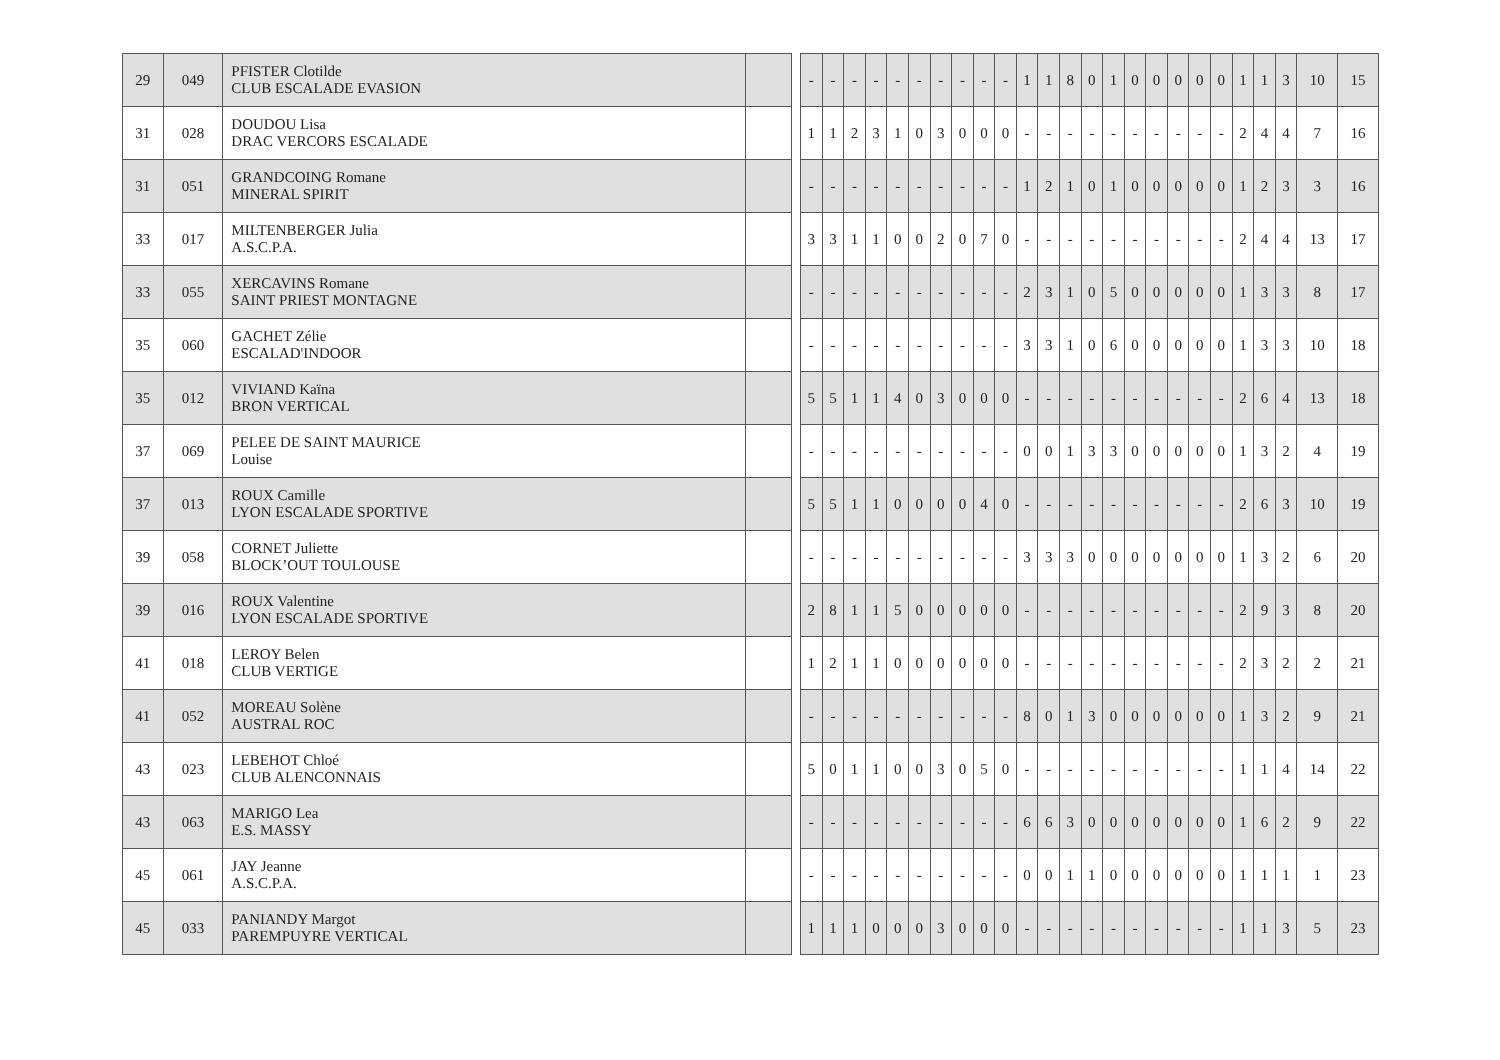| 29 | 049 | PFISTER Clotilde CLUB ESCALADE EVASION | | | - | - | - | - | - | - | - | - | - | - | 1 | 1 | 8 | 0 | 1 | 0 | 0 | 0 | 0 | 0 | 1 | 1 | 3 | 10 | 15 |
| 31 | 028 | DOUDOU Lisa DRAC VERCORS ESCALADE | | | 1 | 1 | 2 | 3 | 1 | 0 | 3 | 0 | 0 | 0 | - | - | - | - | - | - | - | - | - | - | 2 | 4 | 4 | 7 | 16 |
| 31 | 051 | GRANDCOING Romane MINERAL SPIRIT | | | - | - | - | - | - | - | - | - | - | - | 1 | 2 | 1 | 0 | 1 | 0 | 0 | 0 | 0 | 0 | 1 | 2 | 3 | 3 | 16 |
| 33 | 017 | MILTENBERGER Julia A.S.C.P.A. | | | 3 | 3 | 1 | 1 | 0 | 0 | 2 | 0 | 7 | 0 | - | - | - | - | - | - | - | - | - | - | 2 | 4 | 4 | 13 | 17 |
| 33 | 055 | XERCAVINS Romane SAINT PRIEST MONTAGNE | | | - | - | - | - | - | - | - | - | - | - | 2 | 3 | 1 | 0 | 5 | 0 | 0 | 0 | 0 | 0 | 1 | 3 | 3 | 8 | 17 |
| 35 | 060 | GACHET Zélie ESCALAD'INDOOR | | | - | - | - | - | - | - | - | - | - | - | 3 | 3 | 1 | 0 | 6 | 0 | 0 | 0 | 0 | 0 | 1 | 3 | 3 | 10 | 18 |
| 35 | 012 | VIVIAND Kaïna BRON VERTICAL | | | 5 | 5 | 1 | 1 | 4 | 0 | 3 | 0 | 0 | 0 | - | - | - | - | - | - | - | - | - | - | 2 | 6 | 4 | 13 | 18 |
| 37 | 069 | PELEE DE SAINT MAURICE Louise | | | - | - | - | - | - | - | - | - | - | - | 0 | 0 | 1 | 3 | 3 | 0 | 0 | 0 | 0 | 0 | 1 | 3 | 2 | 4 | 19 |
| 37 | 013 | ROUX Camille LYON ESCALADE SPORTIVE | | | 5 | 5 | 1 | 1 | 0 | 0 | 0 | 0 | 4 | 0 | - | - | - | - | - | - | - | - | - | - | 2 | 6 | 3 | 10 | 19 |
| 39 | 058 | CORNET Juliette BLOCK’OUT TOULOUSE | | | - | - | - | - | - | - | - | - | - | - | 3 | 3 | 3 | 0 | 0 | 0 | 0 | 0 | 0 | 0 | 1 | 3 | 2 | 6 | 20 |
| 39 | 016 | ROUX Valentine LYON ESCALADE SPORTIVE | | | 2 | 8 | 1 | 1 | 5 | 0 | 0 | 0 | 0 | 0 | - | - | - | - | - | - | - | - | - | - | 2 | 9 | 3 | 8 | 20 |
| 41 | 018 | LEROY Belen CLUB VERTIGE | | | 1 | 2 | 1 | 1 | 0 | 0 | 0 | 0 | 0 | 0 | - | - | - | - | - | - | - | - | - | - | 2 | 3 | 2 | 2 | 21 |
| 41 | 052 | MOREAU Solène AUSTRAL ROC | | | - | - | - | - | - | - | - | - | - | - | 8 | 0 | 1 | 3 | 0 | 0 | 0 | 0 | 0 | 0 | 1 | 3 | 2 | 9 | 21 |
| 43 | 023 | LEBEHOT Chloé CLUB ALENCONNAIS | | | 5 | 0 | 1 | 1 | 0 | 0 | 3 | 0 | 5 | 0 | - | - | - | - | - | - | - | - | - | - | 1 | 1 | 4 | 14 | 22 |
| 43 | 063 | MARIGO Lea E.S. MASSY | | | - | - | - | - | - | - | - | - | - | - | 6 | 6 | 3 | 0 | 0 | 0 | 0 | 0 | 0 | 0 | 1 | 6 | 2 | 9 | 22 |
| 45 | 061 | JAY Jeanne A.S.C.P.A. | | | - | - | - | - | - | - | - | - | - | - | 0 | 0 | 1 | 1 | 0 | 0 | 0 | 0 | 0 | 0 | 1 | 1 | 1 | 1 | 23 |
| 45 | 033 | PANIANDY Margot PAREMPUYRE VERTICAL | | | 1 | 1 | 1 | 0 | 0 | 0 | 3 | 0 | 0 | 0 | - | - | - | - | - | - | - | - | - | - | 1 | 1 | 3 | 5 | 23 |